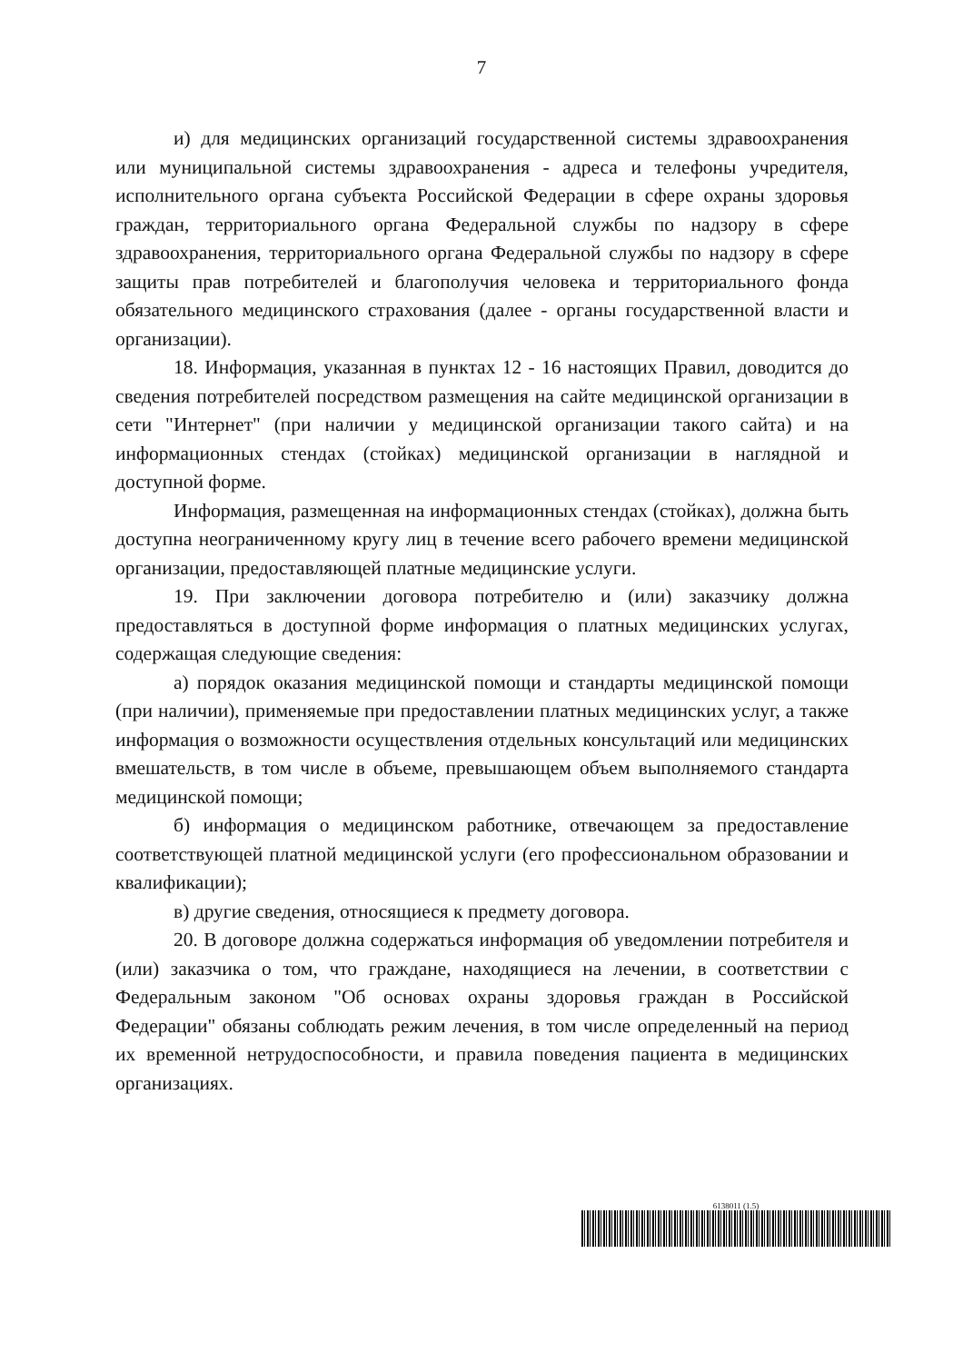7
и) для медицинских организаций государственной системы здравоохранения или муниципальной системы здравоохранения - адреса и телефоны учредителя, исполнительного органа субъекта Российской Федерации в сфере охраны здоровья граждан, территориального органа Федеральной службы по надзору в сфере здравоохранения, территориального органа Федеральной службы по надзору в сфере защиты прав потребителей и благополучия человека и территориального фонда обязательного медицинского страхования (далее - органы государственной власти и организации).
18. Информация, указанная в пунктах 12 - 16 настоящих Правил, доводится до сведения потребителей посредством размещения на сайте медицинской организации в сети "Интернет" (при наличии у медицинской организации такого сайта) и на информационных стендах (стойках) медицинской организации в наглядной и доступной форме.
Информация, размещенная на информационных стендах (стойках), должна быть доступна неограниченному кругу лиц в течение всего рабочего времени медицинской организации, предоставляющей платные медицинские услуги.
19. При заключении договора потребителю и (или) заказчику должна предоставляться в доступной форме информация о платных медицинских услугах, содержащая следующие сведения:
а) порядок оказания медицинской помощи и стандарты медицинской помощи (при наличии), применяемые при предоставлении платных медицинских услуг, а также информация о возможности осуществления отдельных консультаций или медицинских вмешательств, в том числе в объеме, превышающем объем выполняемого стандарта медицинской помощи;
б) информация о медицинском работнике, отвечающем за предоставление соответствующей платной медицинской услуги (его профессиональном образовании и квалификации);
в) другие сведения, относящиеся к предмету договора.
20. В договоре должна содержаться информация об уведомлении потребителя и (или) заказчика о том, что граждане, находящиеся на лечении, в соответствии с Федеральным законом "Об основах охраны здоровья граждан в Российской Федерации" обязаны соблюдать режим лечения, в том числе определенный на период их временной нетрудоспособности, и правила поведения пациента в медицинских организациях.
6138011 (1.5)